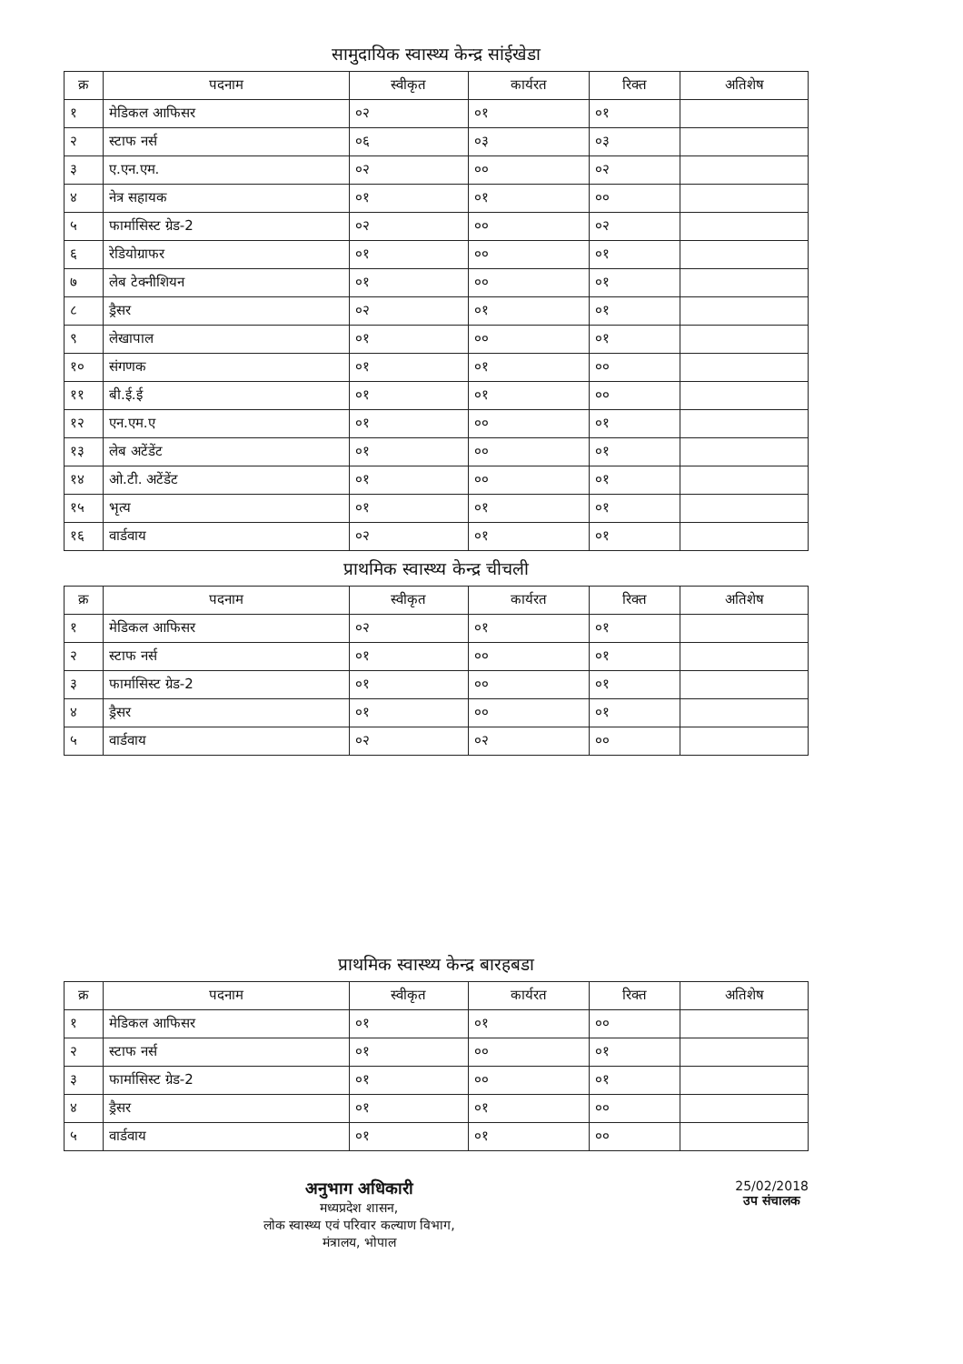सामुदायिक स्वास्थ्य केन्द्र सांईखेडा
| क्र | पदनाम | स्वीकृत | कार्यरत | रिक्त | अतिशेष |
| --- | --- | --- | --- | --- | --- |
| १ | मेडिकल आफिसर | ०२ | ०१ | ०१ | |
| २ | स्टाफ नर्स | ०६ | ०३ | ०३ | |
| ३ | ए.एन.एम. | ०२ | ०० | ०२ | |
| ४ | नेत्र सहायक | ०१ | ०१ | ०० | |
| ५ | फार्मासिस्ट ग्रेड-2 | ०२ | ०० | ०२ | |
| ६ | रेडियोग्राफर | ०१ | ०० | ०१ | |
| ७ | लेब टेक्नीशियन | ०१ | ०० | ०१ | |
| ८ | ड्रैसर | ०२ | ०१ | ०१ | |
| ९ | लेखापाल | ०१ | ०० | ०१ | |
| १० | संगणक | ०१ | ०१ | ०० | |
| ११ | बी.ई.ई | ०१ | ०१ | ०० | |
| १२ | एन.एम.ए | ०१ | ०० | ०१ | |
| १३ | लेब अटेंडेंट | ०१ | ०० | ०१ | |
| १४ | ओ.टी. अटेंडेंट | ०१ | ०० | ०१ | |
| १५ | भृत्य | ०१ | ०१ | ०१ | |
| १६ | वार्डवाय | ०२ | ०१ | ०१ | |
प्राथमिक स्वास्थ्य केन्द्र चीचली
| क्र | पदनाम | स्वीकृत | कार्यरत | रिक्त | अतिशेष |
| --- | --- | --- | --- | --- | --- |
| १ | मेडिकल आफिसर | ०२ | ०१ | ०१ | |
| २ | स्टाफ नर्स | ०१ | ०० | ०१ | |
| ३ | फार्मासिस्ट ग्रेड-2 | ०१ | ०० | ०१ | |
| ४ | ड्रैसर | ०१ | ०० | ०१ | |
| ५ | वार्डवाय | ०२ | ०२ | ०० | |
प्राथमिक स्वास्थ्य केन्द्र बारहबडा
| क्र | पदनाम | स्वीकृत | कार्यरत | रिक्त | अतिशेष |
| --- | --- | --- | --- | --- | --- |
| १ | मेडिकल आफिसर | ०१ | ०१ | ०० | |
| २ | स्टाफ नर्स | ०१ | ०० | ०१ | |
| ३ | फार्मासिस्ट ग्रेड-2 | ०१ | ०० | ०१ | |
| ४ | ड्रैसर | ०१ | ०१ | ०० | |
| ५ | वार्डवाय | ०१ | ०१ | ०० | |
अनुभाग अधिकारी
मध्यप्रदेश शासन,
लोक स्वास्थ्य एवं परिवार कल्याण विभाग,
मंत्रालय, भोपाल
25/02/2018
उप संचालक